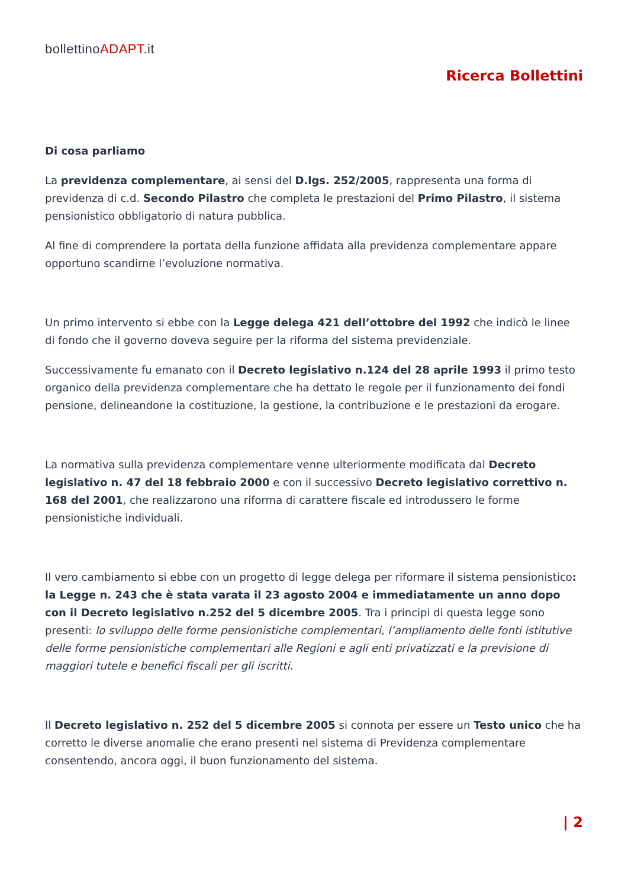bollettinoADAPT.it
Ricerca Bollettini
Di cosa parliamo
La previdenza complementare, ai sensi del D.lgs. 252/2005, rappresenta una forma di previdenza di c.d. Secondo Pilastro che completa le prestazioni del Primo Pilastro, il sistema pensionistico obbligatorio di natura pubblica.
Al fine di comprendere la portata della funzione affidata alla previdenza complementare appare opportuno scandirne l’evoluzione normativa.
Un primo intervento si ebbe con la Legge delega 421 dell’ottobre del 1992 che indicò le linee di fondo che il governo doveva seguire per la riforma del sistema previdenziale.
Successivamente fu emanato con il Decreto legislativo n.124 del 28 aprile 1993 il primo testo organico della previdenza complementare che ha dettato le regole per il funzionamento dei fondi pensione, delineandone la costituzione, la gestione, la contribuzione e le prestazioni da erogare.
La normativa sulla previdenza complementare venne ulteriormente modificata dal Decreto legislativo n. 47 del 18 febbraio 2000 e con il successivo Decreto legislativo correttivo n. 168 del 2001, che realizzarono una riforma di carattere fiscale ed introdussero le forme pensionistiche individuali.
Il vero cambiamento si ebbe con un progetto di legge delega per riformare il sistema pensionistico: la Legge n. 243 che è stata varata il 23 agosto 2004 e immediatamente un anno dopo con il Decreto legislativo n.252 del 5 dicembre 2005. Tra i principi di questa legge sono presenti: lo sviluppo delle forme pensionistiche complementari, l’ampliamento delle fonti istitutive delle forme pensionistiche complementari alle Regioni e agli enti privatizzati e la previsione di maggiori tutele e benefici fiscali per gli iscritti.
Il Decreto legislativo n. 252 del 5 dicembre 2005 si connota per essere un Testo unico che ha corretto le diverse anomalie che erano presenti nel sistema di Previdenza complementare consentendo, ancora oggi, il buon funzionamento del sistema.
| 2